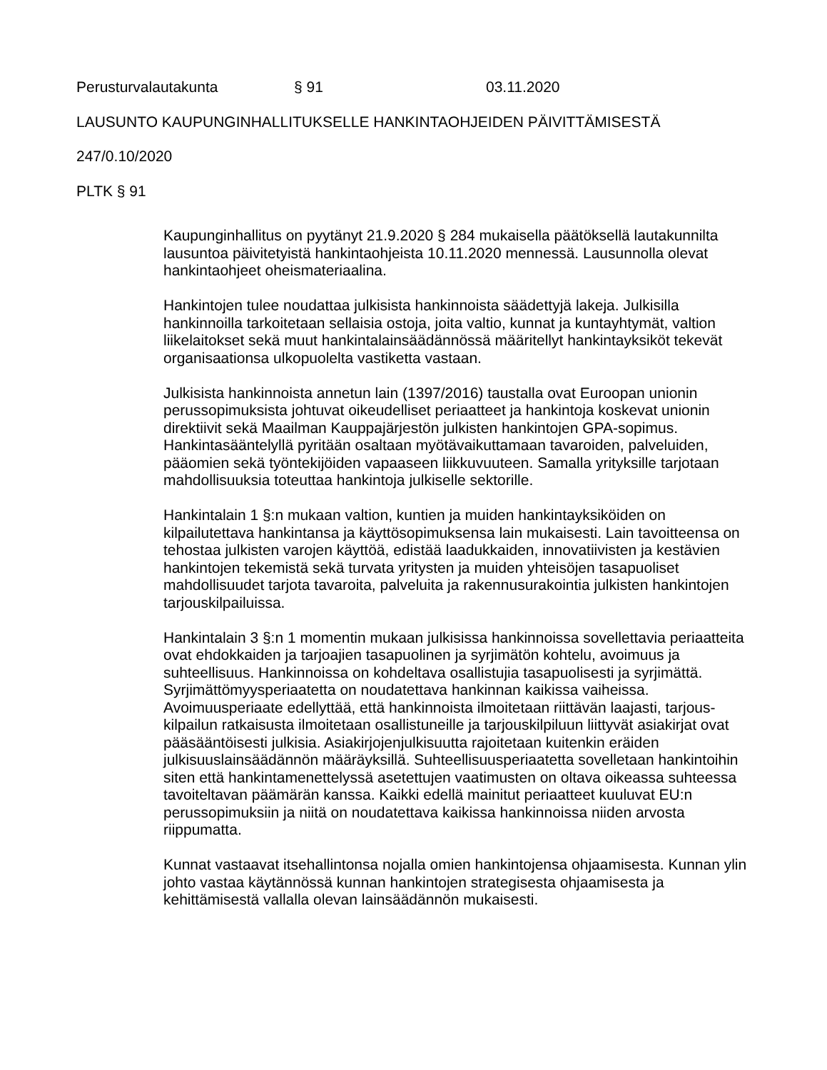Perusturvalautakunta § 91 03.11.2020
LAUSUNTO KAUPUNGINHALLITUKSELLE HANKINTAOHJEIDEN PÄIVITTÄMISESTÄ
247/0.10/2020
PLTK § 91
Kaupunginhallitus on pyytänyt 21.9.2020 § 284 mukaisella päätöksellä lautakunnilta lausuntoa päivitetyistä hankintaohjeista 10.11.2020 mennessä. Lausunnolla olevat hankintaohjeet oheismateriaalina.
Hankintojen tulee noudattaa julkisista hankinnoista säädettyjä lakeja. Julkisilla hankinnoilla tarkoitetaan sellaisia ostoja, joita valtio, kunnat ja kuntayhtymät, valtion liikelaitokset sekä muut hankintalainsäädännössä määritellyt hankintayksiköt tekevät organisaationsa ulkopuolelta vastiketta vastaan.
Julkisista hankinnoista annetun lain (1397/2016) taustalla ovat Euroopan unionin perussopimuksista johtuvat oikeudelliset periaatteet ja hankintoja koskevat unionin direktiivit sekä Maailman Kauppajärjestön julkisten hankintojen GPA-sopimus. Hankintasääntelyllä pyritään osaltaan myötävaikuttamaan tavaroiden, palveluiden, pääomien sekä työntekijöiden vapaaseen liikkuvuuteen. Samalla yrityksille tarjotaan mahdollisuuksia toteuttaa hankintoja julkiselle sektorille.
Hankintalain 1 §:n mukaan valtion, kuntien ja muiden hankintayksiköiden on kilpailutettava hankintansa ja käyttösopimuksensa lain mukaisesti. Lain tavoitteensa on tehostaa julkisten varojen käyttöä, edistää laadukkaiden, innovatiivisten ja kestävien hankintojen tekemistä sekä turvata yritysten ja muiden yhteisöjen tasapuoliset mahdollisuudet tarjota tavaroita, palveluita ja rakennusurakointia julkisten hankintojen tarjouskilpailuissa.
Hankintalain 3 §:n 1 momentin mukaan julkisissa hankinnoissa sovellettavia periaatteita ovat ehdokkaiden ja tarjoajien tasapuolinen ja syrjimätön kohtelu, avoimuus ja suhteellisuus. Hankinnoissa on kohdeltava osallistujia tasapuolisesti ja syrjimättä. Syrjimättömyysperiaatetta on noudatettava hankinnan kaikissa vaiheissa. Avoimuusperiaate edellyttää, että hankinnoista ilmoitetaan riittävän laajasti, tarjous-kilpailun ratkaisusta ilmoitetaan osallistuneille ja tarjouskilpiluun liittyvät asiakirjat ovat pääsääntöisesti julkisia. Asiakirjojenjulkisuutta rajoitetaan kuitenkin eräiden julkisuuslainsäädännön määräyksillä. Suhteellisuusperiaatetta sovelletaan hankintoihin siten että hankintamenettelyssä asetettujen vaatimusten on oltava oikeassa suhteessa tavoiteltavan päämärän kanssa. Kaikki edellä mainitut periaatteet kuuluvat EU:n perussopimuksiin ja niitä on noudatettava kaikissa hankinnoissa niiden arvosta riippumatta.
Kunnat vastaavat itsehallintonsa nojalla omien hankintojensa ohjaamisesta. Kunnan ylin johto vastaa käytännössä kunnan hankintojen strategisesta ohjaamisesta ja kehittämisestä vallalla olevan lainsäädännön mukaisesti.